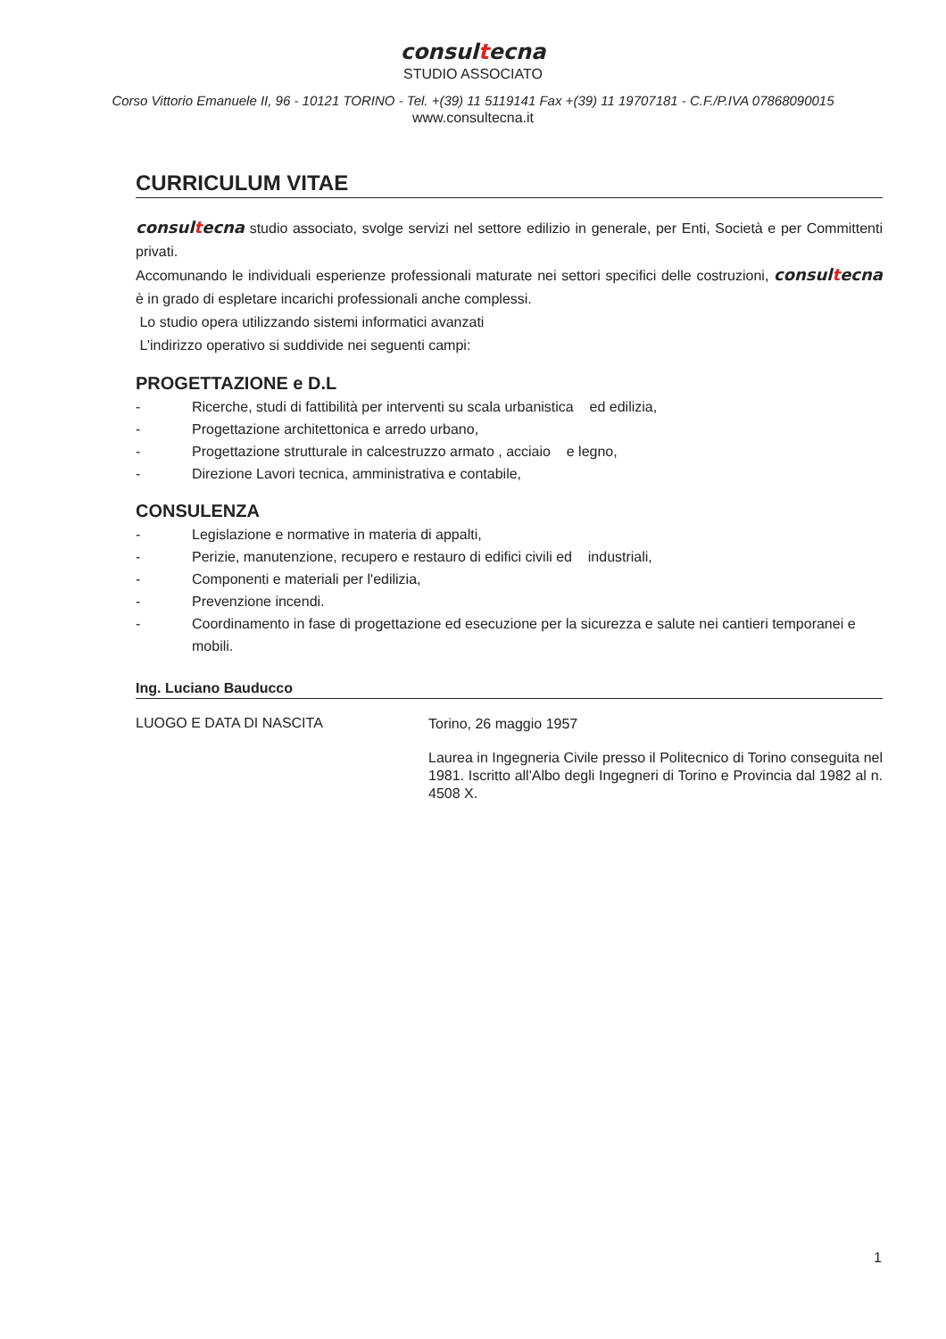consultecna
STUDIO ASSOCIATO
Corso Vittorio Emanuele II, 96 - 10121 TORINO - Tel. +(39) 11 5119141 Fax +(39) 11 19707181 - C.F./P.IVA 07868090015
www.consultecna.it
CURRICULUM VITAE
consultecna studio associato, svolge servizi nel settore edilizio in generale, per Enti, Società e per Committenti privati.
Accomunando le individuali esperienze professionali maturate nei settori specifici delle costruzioni, consultecna è in grado di espletare incarichi professionali anche complessi.
Lo studio opera utilizzando sistemi informatici avanzati
L’indirizzo operativo si suddivide nei seguenti campi:
PROGETTAZIONE e D.L
- Ricerche, studi di fattibilità per interventi su scala urbanistica ed edilizia,
- Progettazione architettonica e arredo urbano,
- Progettazione strutturale in calcestruzzo armato , acciaio e legno,
- Direzione Lavori tecnica, amministrativa e contabile,
CONSULENZA
- Legislazione e normative in materia di appalti,
- Perizie, manutenzione, recupero e restauro di edifici civili ed industriali,
- Componenti e materiali per l'edilizia,
- Prevenzione incendi.
- Coordinamento in fase di progettazione ed esecuzione per la sicurezza e salute nei cantieri temporanei e mobili.
Ing. Luciano Bauducco
LUOGO E DATA DI NASCITA
Torino, 26 maggio 1957
Laurea in Ingegneria Civile presso il Politecnico di Torino conseguita nel 1981. Iscritto all'Albo degli Ingegneri di Torino e Provincia dal 1982 al n. 4508 X.
1